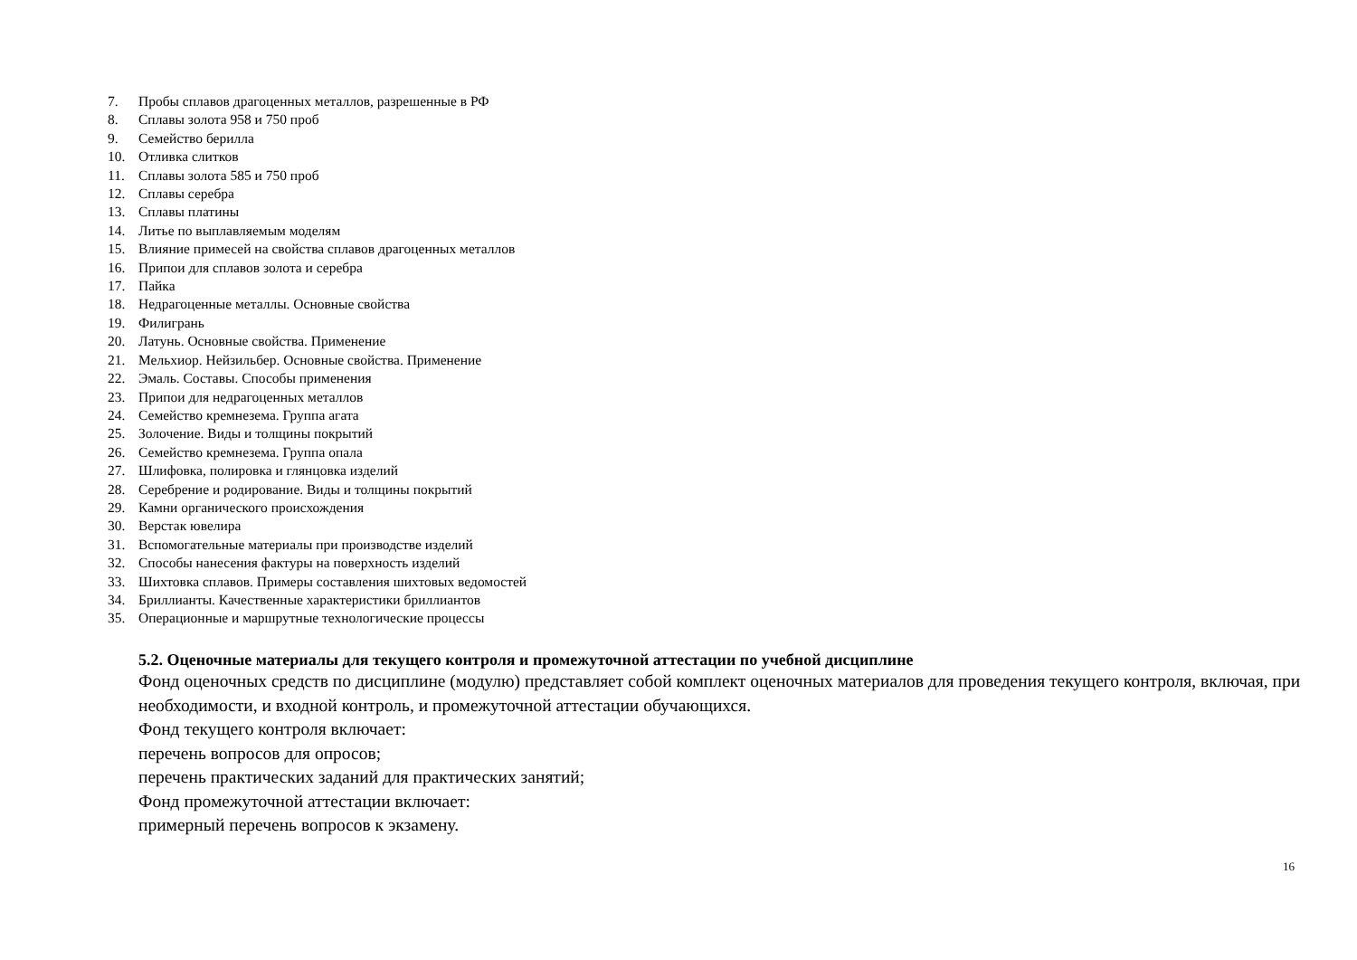7. Пробы сплавов драгоценных металлов, разрешенные в РФ
8. Сплавы золота 958 и 750 проб
9. Семейство берилла
10. Отливка слитков
11. Сплавы золота 585 и 750 проб
12. Сплавы серебра
13. Сплавы платины
14. Литье по выплавляемым моделям
15. Влияние примесей на свойства сплавов драгоценных металлов
16. Припои для сплавов золота и серебра
17. Пайка
18. Недрагоценные металлы. Основные свойства
19. Филигрань
20. Латунь. Основные свойства. Применение
21. Мельхиор. Нейзильбер. Основные свойства. Применение
22. Эмаль. Составы. Способы применения
23. Припои для недрагоценных металлов
24. Семейство кремнезема. Группа агата
25. Золочение. Виды и толщины покрытий
26. Семейство кремнезема. Группа опала
27. Шлифовка, полировка и глянцовка изделий
28. Серебрение и родирование. Виды и толщины покрытий
29. Камни органического происхождения
30. Верстак ювелира
31. Вспомогательные материалы при производстве изделий
32. Способы нанесения фактуры на поверхность изделий
33. Шихтовка сплавов. Примеры составления шихтовых ведомостей
34. Бриллианты. Качественные характеристики бриллиантов
35. Операционные и маршрутные технологические процессы
5.2. Оценочные материалы для текущего контроля и промежуточной аттестации по учебной дисциплине
Фонд оценочных средств по дисциплине (модулю) представляет собой комплект оценочных материалов для проведения текущего контроля, включая, при необходимости, и входной контроль, и промежуточной аттестации обучающихся.
Фонд текущего контроля включает:
перечень вопросов для опросов;
перечень практических заданий для практических занятий;
Фонд промежуточной аттестации включает:
примерный перечень вопросов к экзамену.
16